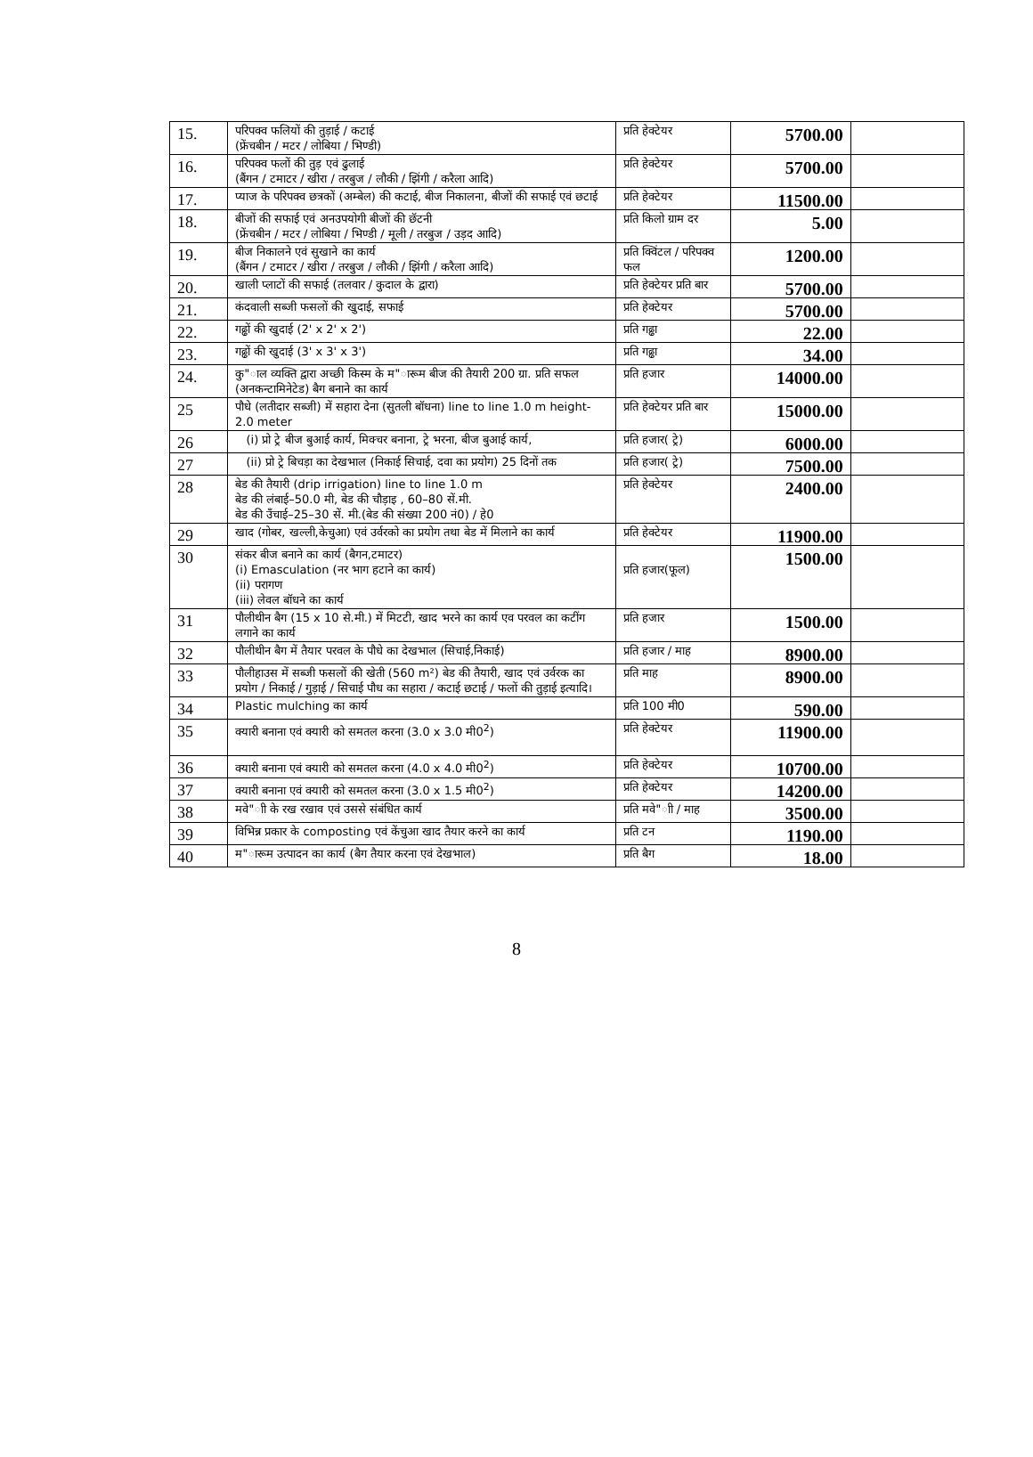| 15. | परिपक्व फलियों की तुड़ाई / कटाई (फ्रेंचबीन / मटर / लोबिया / भिण्डी) | प्रति हेक्टेयर | 5700.00 | |
| 16. | परिपक्व फलों की तुड़ एवं ढुलाई (बैंगन / टमाटर / खीरा / तरबुज / लौकी / झिंगी / करैला आदि) | प्रति हेक्टेयर | 5700.00 | |
| 17. | प्याज के परिपक्व छत्रकों (अम्बेल) की कटाई, बीज निकालना, बीजों की सफाई एवं छटाई | प्रति हेक्टेयर | 11500.00 | |
| 18. | बीजों की सफाई एवं अनउपयोगी बीजों की छॅटनी (फ्रेंचबीन / मटर / लोबिया / भिण्डी / मूली / तरबुज / उड़द आदि) | प्रति किलो ग्राम दर | 5.00 | |
| 19. | बीज निकालने एवं सुखाने का कार्य (बैंगन / टमाटर / खीरा / तरबुज / लौकी / झिंगी / करैला आदि) | प्रति क्विंटल / परिपक्व फल | 1200.00 | |
| 20. | खाली प्लाटों की सफाई (तलवार / कुदाल के द्वारा) | प्रति हेक्टेयर प्रति बार | 5700.00 | |
| 21. | कंदवाली सब्जी फसलों की खुदाई, सफाई | प्रति हेक्टेयर | 5700.00 | |
| 22. | गढ्ढों की खुदाई (2' x 2' x 2') | प्रति गढ्ढा | 22.00 | |
| 23. | गढ्ढों की खुदाई (3' x 3' x 3') | प्रति गढ्ढा | 34.00 | |
| 24. | कु"ाल व्यक्ति द्वारा अच्छी किस्म के म"ारूम बीज की तैयारी 200 ग्रा. प्रति सफल (अनकन्टामिनेटेड) बैग बनाने का कार्य | प्रति हजार | 14000.00 | |
| 25 | पौधे (लतीदार सब्जी) में सहारा देना (सुतली बॉधना) line to line 1.0 m height-2.0 meter | प्रति हेक्टेयर प्रति बार | 15000.00 | |
| 26 | (i) प्रो ट्रे बीज बुआई कार्य, मिक्चर बनाना, ट्रे भरना, बीज बुआई कार्य, | प्रति हजार( ट्रे) | 6000.00 | |
| 27 | (ii) प्रो ट्रे बिचड़ा का देखभाल (निकाई सिचाई, दवा का प्रयोग) 25 दिनों तक | प्रति हजार( ट्रे) | 7500.00 | |
| 28 | बेड की तैयारी (drip irrigation) line to line 1.0 m बेड की लंबाई–50.0 मी, बेड की चौड़ाइ , 60–80 सें.मी. बेड की उँचाई–25–30 सें. मी.(बेड की संख्या 200 नं0) / हे0 | प्रति हेक्टेयर | 2400.00 | |
| 29 | खाद (गोबर, खल्ली,केचुआ) एवं उर्वरको का प्रयोग तथा बेड में मिलाने का कार्य | प्रति हेक्टेयर | 11900.00 | |
| 30 | संकर बीज बनाने का कार्य (बैगन,टमाटर) (i) Emasculation (नर भाग हटाने का कार्य) (ii) परागण (iii) लेवल बॉधने का कार्य | प्रति हजार(फूल) | 1500.00 | |
| 31 | पौलीथीन बैग (15 x 10 से.मी.) में मिटटी, खाद भरने का कार्य एव परवल का कटींग लगाने का कार्य | प्रति हजार | 1500.00 | |
| 32 | पौलीथीन बैग में तैयार परवल के पौधे का देखभाल (सिचाई,निकाई) | प्रति हजार / माह | 8900.00 | |
| 33 | पौलीहाउस में सब्जी फसलों की खेती (560 m²) बेड की तैयारी, खाद एवं उर्वरक का प्रयोग / निकाई / गुड़ाई / सिचाई पौध का सहारा / कटाई छटाई / फलों की तुड़ाई इत्यादि। | प्रति माह | 8900.00 | |
| 34 | Plastic mulching का कार्य | प्रति 100 मी0 | 590.00 | |
| 35 | क्यारी बनाना एवं क्यारी को समतल करना (3.0 x 3.0 मी0<sup>2</sup>) | प्रति हेक्टेयर | 11900.00 | |
| 36 | क्यारी बनाना एवं क्यारी को समतल करना (4.0 x 4.0 मी0<sup>2</sup>) | प्रति हेक्टेयर | 10700.00 | |
| 37 | क्यारी बनाना एवं क्यारी को समतल करना (3.0 x 1.5 मी0<sup>2</sup>) | प्रति हेक्टेयर | 14200.00 | |
| 38 | मवे"ाी के रख रखाव एवं उससे संबंधित कार्य | प्रति मवे"ाी / माह | 3500.00 | |
| 39 | विभिन्न प्रकार के composting एवं केंचुआ खाद तैयार करने का कार्य | प्रति टन | 1190.00 | |
| 40 | म"ारूम उत्पादन का कार्य (बैग तैयार करना एवं देखभाल) | प्रति बैग | 18.00 | |
8